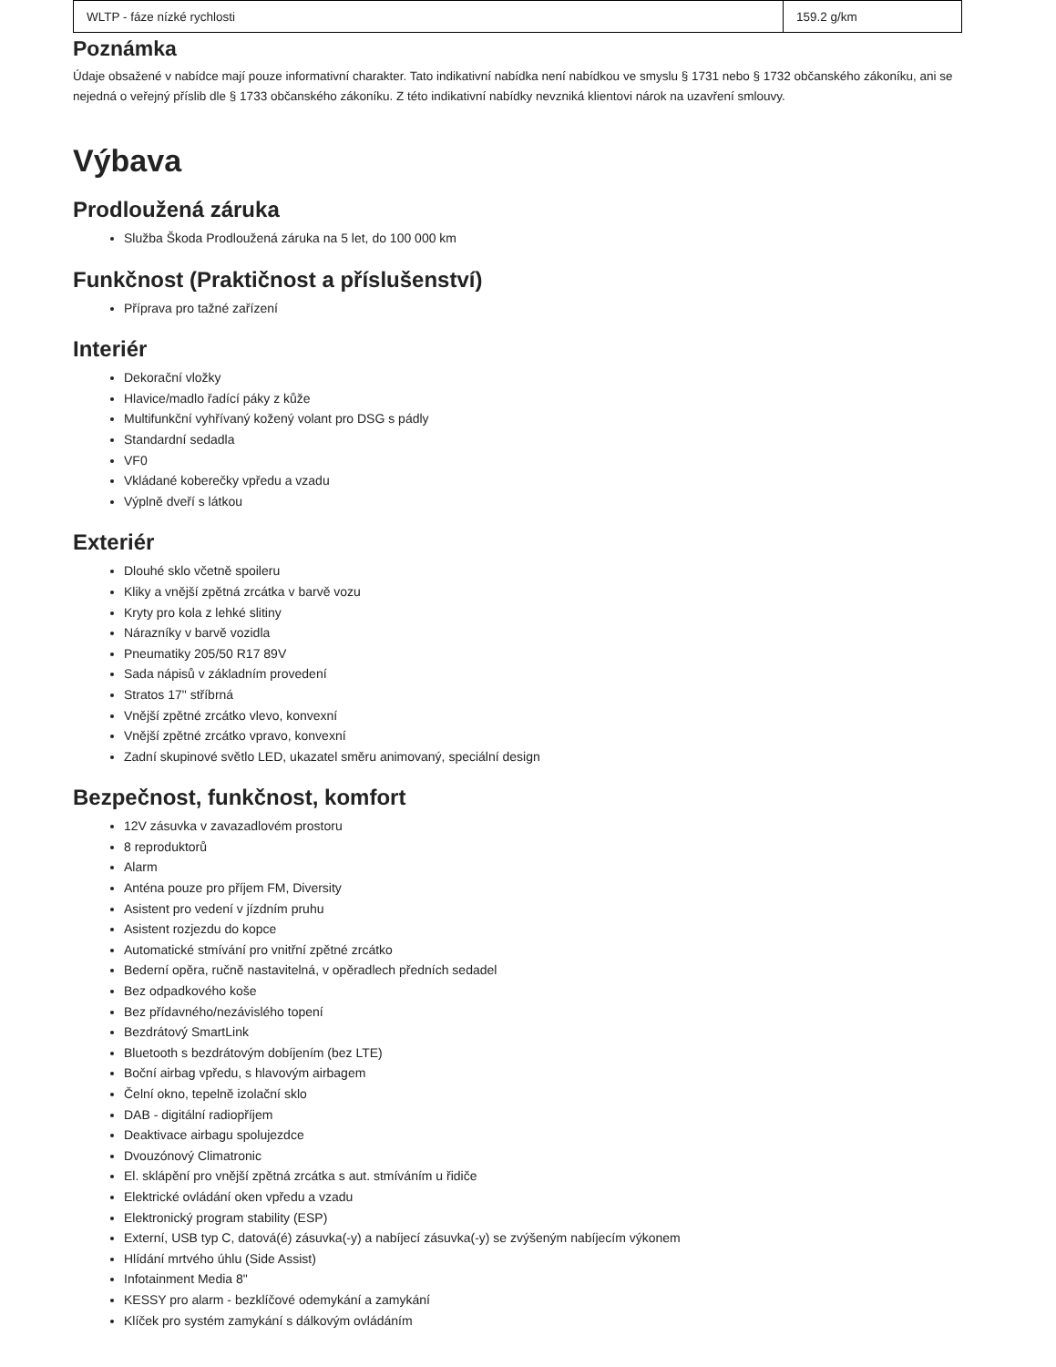| WLTP - fáze nízké rychlosti | 159.2 g/km |
Poznámka
Údaje obsažené v nabídce mají pouze informativní charakter. Tato indikativní nabídka není nabídkou ve smyslu § 1731 nebo § 1732 občanského zákoníku, ani se nejedná o veřejný příslib dle § 1733 občanského zákoníku. Z této indikativní nabídky nevzniká klientovi nárok na uzavření smlouvy.
Výbava
Prodloužená záruka
Služba Škoda Prodloužená záruka na 5 let, do 100 000 km
Funkčnost (Praktičnost a příslušenství)
Příprava pro tažné zařízení
Interiér
Dekorační vložky
Hlavice/madlo řadící páky z kůže
Multifunkční vyhřívaný kožený volant pro DSG s pádly
Standardní sedadla
VF0
Vkládané koberečky vpředu a vzadu
Výplně dveří s látkou
Exteriér
Dlouhé sklo včetně spoileru
Kliky a vnější zpětná zrcátka v barvě vozu
Kryty pro kola z lehké slitiny
Nárazníky v barvě vozidla
Pneumatiky 205/50 R17 89V
Sada nápisů v základním provedení
Stratos 17" stříbrná
Vnější zpětné zrcátko vlevo, konvexní
Vnější zpětné zrcátko vpravo, konvexní
Zadní skupinové světlo LED, ukazatel směru animovaný, speciální design
Bezpečnost, funkčnost, komfort
12V zásuvka v zavazadlovém prostoru
8 reproduktorů
Alarm
Anténa pouze pro příjem FM, Diversity
Asistent pro vedení v jízdním pruhu
Asistent rozjezdu do kopce
Automatické stmívání pro vnitřní zpětné zrcátko
Bederní opěra, ručně nastavitelná, v opěradlech předních sedadel
Bez odpadkového koše
Bez přídavného/nezávislého topení
Bezdrátový SmartLink
Bluetooth s bezdrátovým dobíjením (bez LTE)
Boční airbag vpředu, s hlavovým airbagem
Čelní okno, tepelně izolační sklo
DAB - digitální radiopříjem
Deaktivace airbagu spolujezdce
Dvouzónový Climatronic
El. sklápění pro vnější zpětná zrcátka s aut. stmíváním u řidiče
Elektrické ovládání oken vpředu a vzadu
Elektronický program stability (ESP)
Externí, USB typ C, datová(é) zásuvka(-y) a nabíjecí zásuvka(-y) se zvýšeným nabíjecím výkonem
Hlídání mrtvého úhlu (Side Assist)
Infotainment Media 8"
KESSY pro alarm - bezklíčové odemykání a zamykání
Klíček pro systém zamykání s dálkovým ovládáním